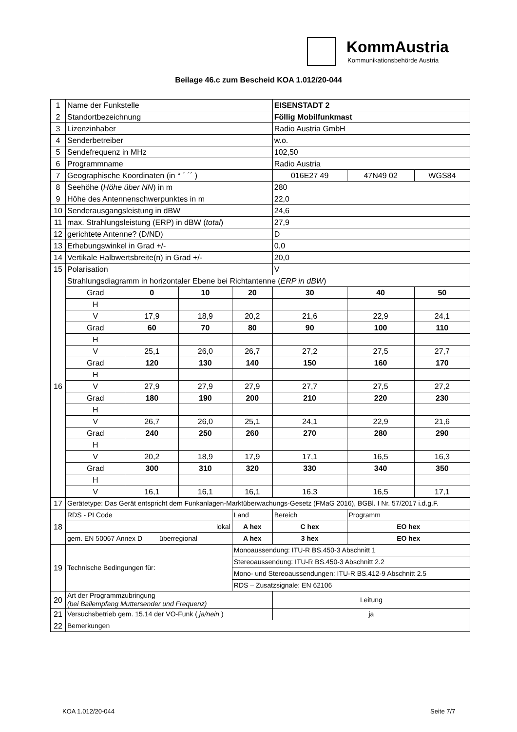KommAustria
Kommunikationsbehörde Austria
Beilage 46.c zum Bescheid KOA 1.012/20-044
| 1 | Name der Funkstelle | | | | EISENSTADT 2 | | |
| 2 | Standortbezeichnung | | | | Föllig Mobilfunkmast | | |
| 3 | Lizenzinhaber | | | | Radio Austria GmbH | | |
| 4 | Senderbetreiber | | | | w.o. | | |
| 5 | Sendefrequenz in MHz | | | | 102,50 | | |
| 6 | Programmname | | | | Radio Austria | | |
| 7 | Geographische Koordinaten (in ° ´ ´´ ) | | | | 016E27 49 | 47N49 02 | WGS84 |
| 8 | Seehöhe ( Höhe über NN ) in m | | | | 280 | | |
| 9 | Höhe des Antennenschwerpunktes in m | | | | 22,0 | | |
| 10 | Senderausgangsleistung in dBW | | | | 24,6 | | |
| 11 | max. Strahlungsleistung (ERP) in dBW ( total ) | | | | 27,9 | | |
| 12 | gerichtete Antenne? (D/ND) | | | | D | | |
| 13 | Erhebungswinkel in Grad +/- | | | | 0,0 | | |
| 14 | Vertikale Halbwertsbreite(n) in Grad +/- | | | | 20,0 | | |
| 15 | Polarisation | | | | V | | |
| 16 | Strahlungsdiagramm in horizontaler Ebene bei Richtantenne ( ERP in dBW ) | | | | | | |
| | Grad | 0 | 10 | 20 | 30 | 40 | 50 |
| | H | | | | | | |
| | V | 17,9 | 18,9 | 20,2 | 21,6 | 22,9 | 24,1 |
| | Grad | 60 | 70 | 80 | 90 | 100 | 110 |
| | H | | | | | | |
| | V | 25,1 | 26,0 | 26,7 | 27,2 | 27,5 | 27,7 |
| | Grad | 120 | 130 | 140 | 150 | 160 | 170 |
| | H | | | | | | |
| | V | 27,9 | 27,9 | 27,9 | 27,7 | 27,5 | 27,2 |
| | Grad | 180 | 190 | 200 | 210 | 220 | 230 |
| | H | | | | | | |
| | V | 26,7 | 26,0 | 25,1 | 24,1 | 22,9 | 21,6 |
| | Grad | 240 | 250 | 260 | 270 | 280 | 290 |
| | H | | | | | | |
| | V | 20,2 | 18,9 | 17,9 | 17,1 | 16,5 | 16,3 |
| | Grad | 300 | 310 | 320 | 330 | 340 | 350 |
| | H | | | | | | |
| | V | 16,1 | 16,1 | 16,1 | 16,3 | 16,5 | 17,1 |
| 17 | Gerätetype: Das Gerät entspricht dem Funkanlagen-Marktüberwachungs-Gesetz (FMaG 2016), BGBl. I Nr. 57/2017 i.d.g.F. | | | | | | |
| 18 | RDS - PI Code | | | Land | Bereich | Programm | |
| | lokal | | | A hex | C hex | EO hex | |
| | gem. EN 50067 Annex D überregional | | | A hex | 3 hex | EO hex | |
| 19 | Technische Bedingungen für: | | | Monoaussendung: ITU-R BS.450-3 Abschnitt 1 | | | |
| | | | | Stereoaussendung: ITU-R BS.450-3 Abschnitt 2.2 | | | |
| | | | | Mono- und Stereoaussendungen: ITU-R BS.412-9 Abschnitt 2.5 | | | |
| | | | | RDS – Zusatzsignale: EN 62106 | | | |
| 20 | Art der Programmzubringung (bei Ballempfang Muttersender und Frequenz) | | | | Leitung | | |
| 21 | Versuchsbetrieb gem. 15.14 der VO-Funk ( ja/nein ) | | | | ja | | |
| 22 | Bemerkungen | | | | | | |
KOA 1.012/20-044 Seite 7/7